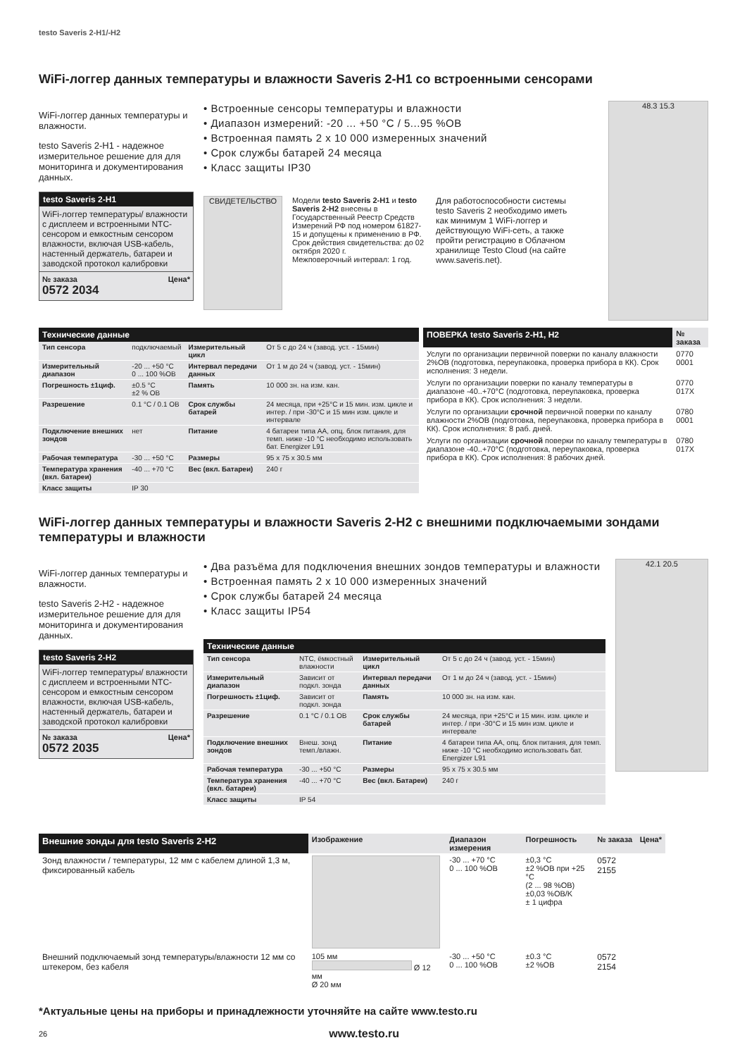testo Saveris 2-H1/-H2
WiFi-логгер данных температуры и влажности Saveris 2-H1 со встроенными сенсорами
WiFi-логгер данных температуры и влажности.
testo Saveris 2-H1 - надежное измерительное решение для для мониторинга и документирования данных.
testo Saveris 2-H1
WiFi-логгер температуры/ влажности с дисплеем и встроенными NTC-сенсором и емкостным сенсором влажности, включая USB-кабель, настенный держатель, батареи и заводской протокол калибровки
№ заказа Цена*
0572 2034
• Встроенные сенсоры температуры и влажности
• Диапазон измерений: -20 ... +50 °C / 5...95 %ОВ
• Встроенная память 2 x 10 000 измеренных значений
• Срок службы батарей 24 месяца
• Класс защиты IP30
СВИДЕТЕЛЬСТВО
Модели testo Saveris 2-H1 и testo Saveris 2-H2 внесены в Государственный Реестр Средств Измерений РФ под номером 61827-15 и допущены к применению в РФ.
Срок действия свидетельства: до 02 октября 2020 г.
Межповерочный интервал: 1 год.
Для работоспособности системы testo Saveris 2 необходимо иметь как минимум 1 WiFi-логгер и действующую WiFi-сеть, а также пройти регистрацию в Облачном хранилище Testo Cloud (на сайте www.saveris.net).
48.3 15.3
Технические данные
| Тип сенсора | подключаемый | Измерительный цикл | От 5 с до 24 ч (завод. уст. - 15мин) |
| Измерительный диапазон | -20 ... +50 °C 0 ... 100 %ОВ | Интервал передачи данных | От 1 м до 24 ч (завод. уст. - 15мин) |
| Погрешность ±1циф. | ±0.5 °C ±2 % ОВ | Память | 10 000 зн. на изм. кан. |
| Разрешение | 0.1 °C / 0.1 OB | Срок службы батарей | 24 месяца, при +25°C и 15 мин. изм. цикле и интер. / при -30°C и 15 мин изм. цикле и интервале |
| Подключение внешних зондов | нет | Питание | 4 батареи типа AA, опц. блок питания, для темп. ниже -10 °C необходимо использовать бат. Energizer L91 |
| Рабочая температура | -30 ... +50 °C | Размеры | 95 x 75 x 30.5 мм |
| Температура хранения (вкл. батареи) | -40 ... +70 °C | Вес (вкл. Батареи) | 240 г |
| Класс защиты | IP 30 | | |
| ПОВЕРКА testo Saveris 2-H1, H2 | № заказа |
| --- | --- |
| Услуги по организации первичной поверки по каналу влажности 2%ОВ (подготовка, переупаковка, проверка прибора в КК). Срок исполнения: 3 недели. | 0770 0001 |
| Услуги по организации поверки по каналу температуры в диапазоне -40..+70°C (подготовка, переупаковка, проверка прибора в КК). Срок исполнения: 3 недели. | 0770 017X |
| Услуги по организации срочной первичной поверки по каналу влажности 2%ОВ (подготовка, переупаковка, проверка прибора в КК). Срок исполнения: 8 раб. дней. | 0780 0001 |
| Услуги по организации срочной поверки по каналу температуры в диапазоне -40..+70°C (подготовка, переупаковка, проверка прибора в КК). Срок исполнения: 8 рабочих дней. | 0780 017X |
WiFi-логгер данных температуры и влажности Saveris 2-H2 с внешними подключаемыми зондами температуры и влажности
WiFi-логгер данных температуры и влажности.
testo Saveris 2-H2 - надежное измерительное решение для для мониторинга и документирования данных.
testo Saveris 2-H2
WiFi-логгер температуры/ влажности с дисплеем и встроенными NTC-сенсором и емкостным сенсором влажности, включая USB-кабель, настенный держатель, батареи и заводской протокол калибровки
№ заказа Цена*
0572 2035
• Два разъёма для подключения внешних зондов температуры и влажности
• Встроенная память 2 x 10 000 измеренных значений
• Срок службы батарей 24 месяца
• Класс защиты IP54
Технические данные
| Тип сенсора | NTC, ёмкостный влажности | Измерительный цикл | От 5 с до 24 ч (завод. уст. - 15мин) |
| Измерительный диапазон | Зависит от подкл. зонда | Интервал передачи данных | От 1 м до 24 ч (завод. уст. - 15мин) |
| Погрешность ±1циф. | Зависит от подкл. зонда | Память | 10 000 зн. на изм. кан. |
| Разрешение | 0.1 °C / 0.1 OB | Срок службы батарей | 24 месяца, при +25°C и 15 мин. изм. цикле и интер. / при -30°C и 15 мин изм. цикле и интервале |
| Подключение внешних зондов | Внеш. зонд темп./влажн. | Питание | 4 батареи типа AA, опц. блок питания, для темп. ниже -10 °C необходимо использовать бат. Energizer L91 |
| Рабочая температура | -30 ... +50 °C | Размеры | 95 x 75 x 30.5 мм |
| Температура хранения (вкл. батареи) | -40 ... +70 °C | Вес (вкл. Батареи) | 240 г |
| Класс защиты | IP 54 | | |
42.1 20.5
| Внешние зонды для testo Saveris 2-H2 | Изображение | Диапазон измерения | Погрешность | № заказа | Цена* |
| --- | --- | --- | --- | --- | --- |
| Зонд влажности / температуры, 12 мм с кабелем длиной 1,3 м, фиксированный кабель | | -30 ... +70 °C 0 ... 100 %ОВ | ±0,3 °C ±2 %ОВ при +25 °C (2 ... 98 %ОВ) ±0,03 %ОВ/K ± 1 цифра | 0572 2155 | |
| Внешний подключаемый зонд температуры/влажности 12 мм со штекером, без кабеля | 105 мм Ø 12 мм Ø 20 мм | -30 ... +50 °C 0 ... 100 %ОВ | ±0.3 °C ±2 %ОВ | 0572 2154 | |
*Актуальные цены на приборы и принадлежности уточняйте на сайте www.testo.ru
26 www.testo.ru